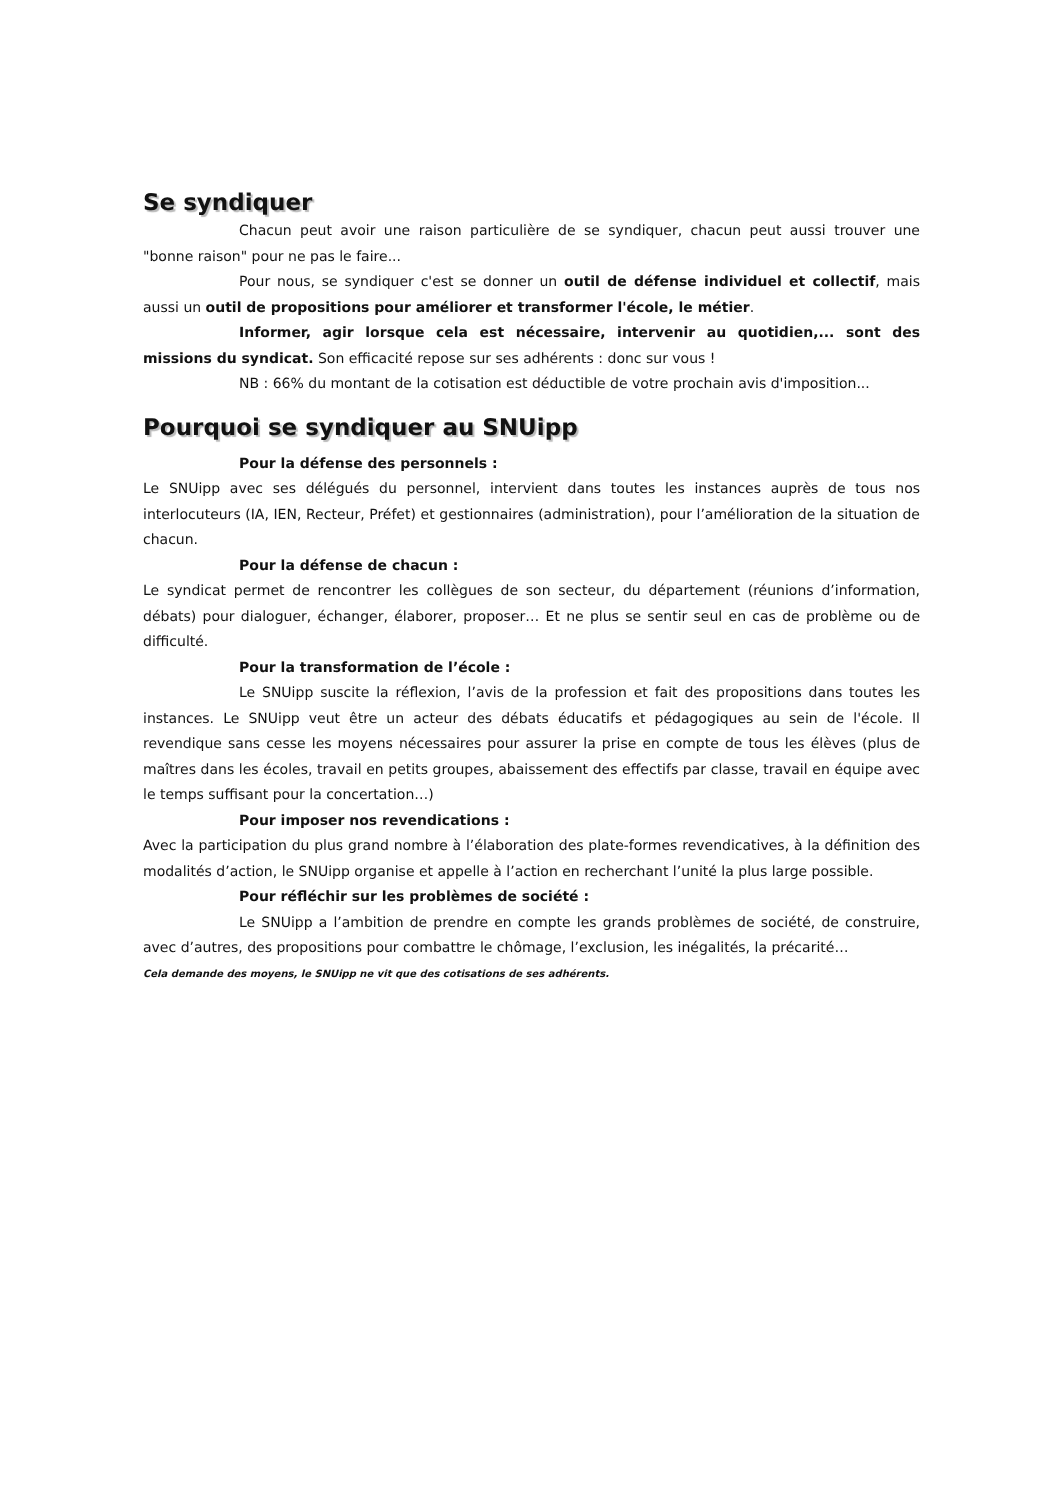Se syndiquer
Chacun peut avoir une raison particulière de se syndiquer, chacun peut aussi trouver une "bonne raison" pour ne pas le faire...
Pour nous, se syndiquer c'est se donner un outil de défense individuel et collectif, mais aussi un outil de propositions pour améliorer et transformer l'école, le métier.
Informer, agir lorsque cela est nécessaire, intervenir au quotidien,... sont des missions du syndicat. Son efficacité repose sur ses adhérents : donc sur vous !
NB : 66% du montant de la cotisation est déductible de votre prochain avis d'imposition...
Pourquoi se syndiquer au SNUipp
Pour la défense des personnels :
Le SNUipp avec ses délégués du personnel, intervient dans toutes les instances auprès de tous nos interlocuteurs (IA, IEN, Recteur, Préfet) et gestionnaires (administration), pour l’amélioration de la situation de chacun.
Pour la défense de chacun :
Le syndicat permet de rencontrer les collègues de son secteur, du département (réunions d’information, débats) pour dialoguer, échanger, élaborer, proposer… Et ne plus se sentir seul en cas de problème ou de difficulté.
Pour la transformation de l’école :
Le SNUipp suscite la réflexion, l’avis de la profession et fait des propositions dans toutes les instances. Le SNUipp veut être un acteur des débats éducatifs et pédagogiques au sein de l'école. Il revendique sans cesse les moyens nécessaires pour assurer la prise en compte de tous les élèves (plus de maîtres dans les écoles, travail en petits groupes, abaissement des effectifs par classe, travail en équipe avec le temps suffisant pour la concertation…)
Pour imposer nos revendications :
Avec la participation du plus grand nombre à l’élaboration des plate-formes revendicatives, à la définition des modalités d’action, le SNUipp organise et appelle à l’action en recherchant l’unité la plus large possible.
Pour réfléchir sur les problèmes de société :
Le SNUipp a l’ambition de prendre en compte les grands problèmes de société, de construire, avec d’autres, des propositions pour combattre le chômage, l’exclusion, les inégalités, la précarité…
Cela demande des moyens, le SNUipp ne vit que des cotisations de ses adhérents.